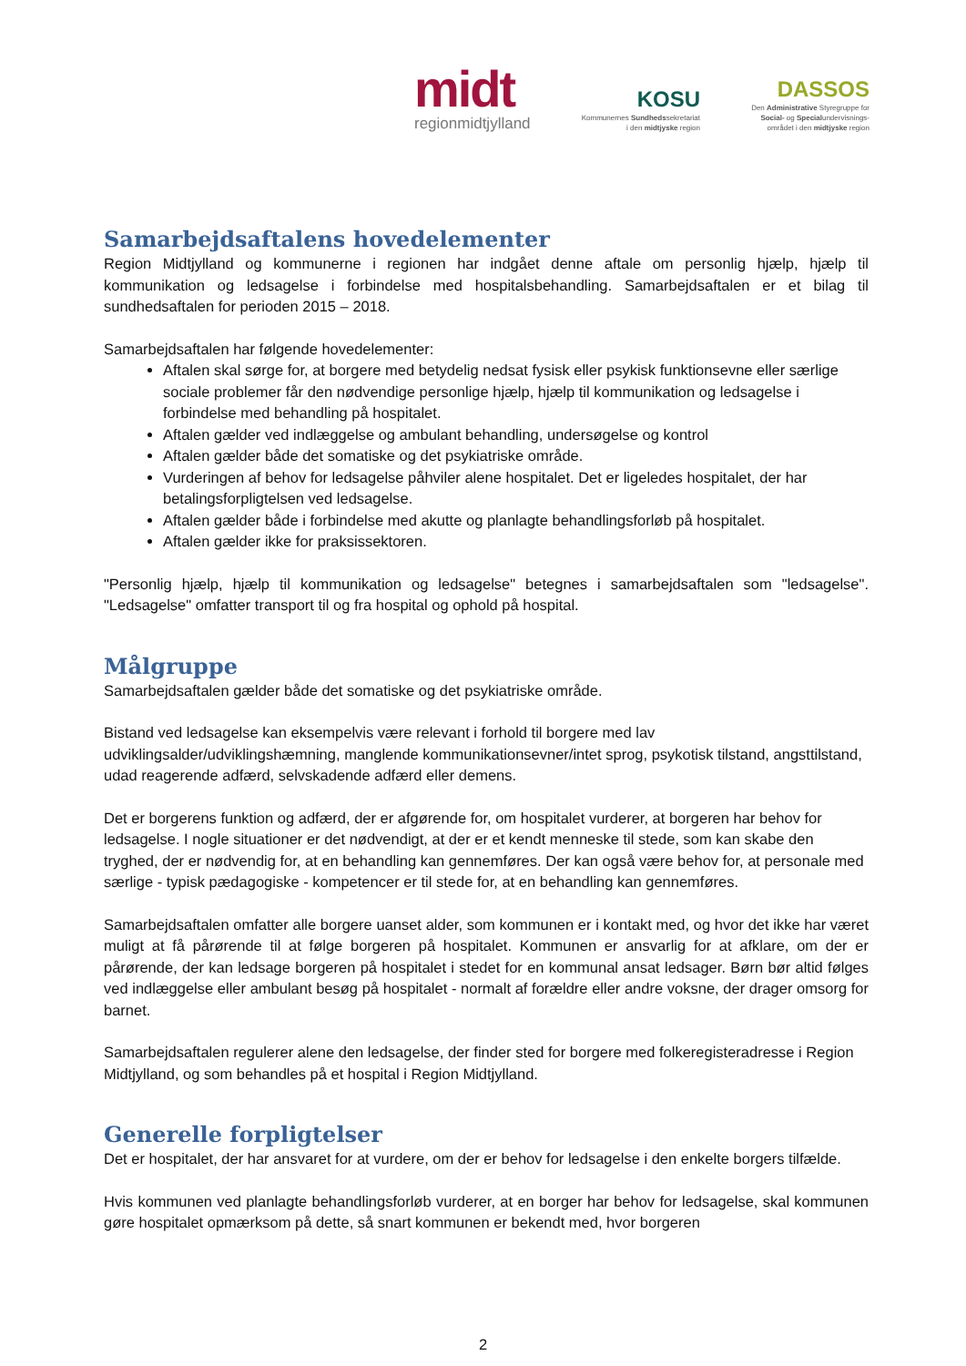midt
regionmidtjylland
KOSU
Kommunernes Sundhedssekretariat
i den midtjyske region
DASSOS
Den Administrative Styregruppe for
Social- og Specialundervisnings-
området i den midtjyske region
Samarbejdsaftalens hovedelementer
Region Midtjylland og kommunerne i regionen har indgået denne aftale om personlig hjælp, hjælp til kommunikation og ledsagelse i forbindelse med hospitalsbehandling. Samarbejdsaftalen er et bilag til sundhedsaftalen for perioden 2015 – 2018.
Samarbejdsaftalen har følgende hovedelementer:
Aftalen skal sørge for, at borgere med betydelig nedsat fysisk eller psykisk funktionsevne eller særlige sociale problemer får den nødvendige personlige hjælp, hjælp til kommunikation og ledsagelse i forbindelse med behandling på hospitalet.
Aftalen gælder ved indlæggelse og ambulant behandling, undersøgelse og kontrol
Aftalen gælder både det somatiske og det psykiatriske område.
Vurderingen af behov for ledsagelse påhviler alene hospitalet. Det er ligeledes hospitalet, der har betalingsforpligtelsen ved ledsagelse.
Aftalen gælder både i forbindelse med akutte og planlagte behandlingsforløb på hospitalet.
Aftalen gælder ikke for praksissektoren.
"Personlig hjælp, hjælp til kommunikation og ledsagelse" betegnes i samarbejdsaftalen som "ledsagelse". "Ledsagelse" omfatter transport til og fra hospital og ophold på hospital.
Målgruppe
Samarbejdsaftalen gælder både det somatiske og det psykiatriske område.
Bistand ved ledsagelse kan eksempelvis være relevant i forhold til borgere med lav udviklingsalder/udviklingshæmning, manglende kommunikationsevner/intet sprog, psykotisk tilstand, angsttilstand, udad reagerende adfærd, selvskadende adfærd eller demens.
Det er borgerens funktion og adfærd, der er afgørende for, om hospitalet vurderer, at borgeren har behov for ledsagelse. I nogle situationer er det nødvendigt, at der er et kendt menneske til stede, som kan skabe den tryghed, der er nødvendig for, at en behandling kan gennemføres. Der kan også være behov for, at personale med særlige - typisk pædagogiske - kompetencer er til stede for, at en behandling kan gennemføres.
Samarbejdsaftalen omfatter alle borgere uanset alder, som kommunen er i kontakt med, og hvor det ikke har været muligt at få pårørende til at følge borgeren på hospitalet. Kommunen er ansvarlig for at afklare, om der er pårørende, der kan ledsage borgeren på hospitalet i stedet for en kommunal ansat ledsager. Børn bør altid følges ved indlæggelse eller ambulant besøg på hospitalet - normalt af forældre eller andre voksne, der drager omsorg for barnet.
Samarbejdsaftalen regulerer alene den ledsagelse, der finder sted for borgere med folkeregisteradresse i Region Midtjylland, og som behandles på et hospital i Region Midtjylland.
Generelle forpligtelser
Det er hospitalet, der har ansvaret for at vurdere, om der er behov for ledsagelse i den enkelte borgers tilfælde.
Hvis kommunen ved planlagte behandlingsforløb vurderer, at en borger har behov for ledsagelse, skal kommunen gøre hospitalet opmærksom på dette, så snart kommunen er bekendt med, hvor borgeren
2